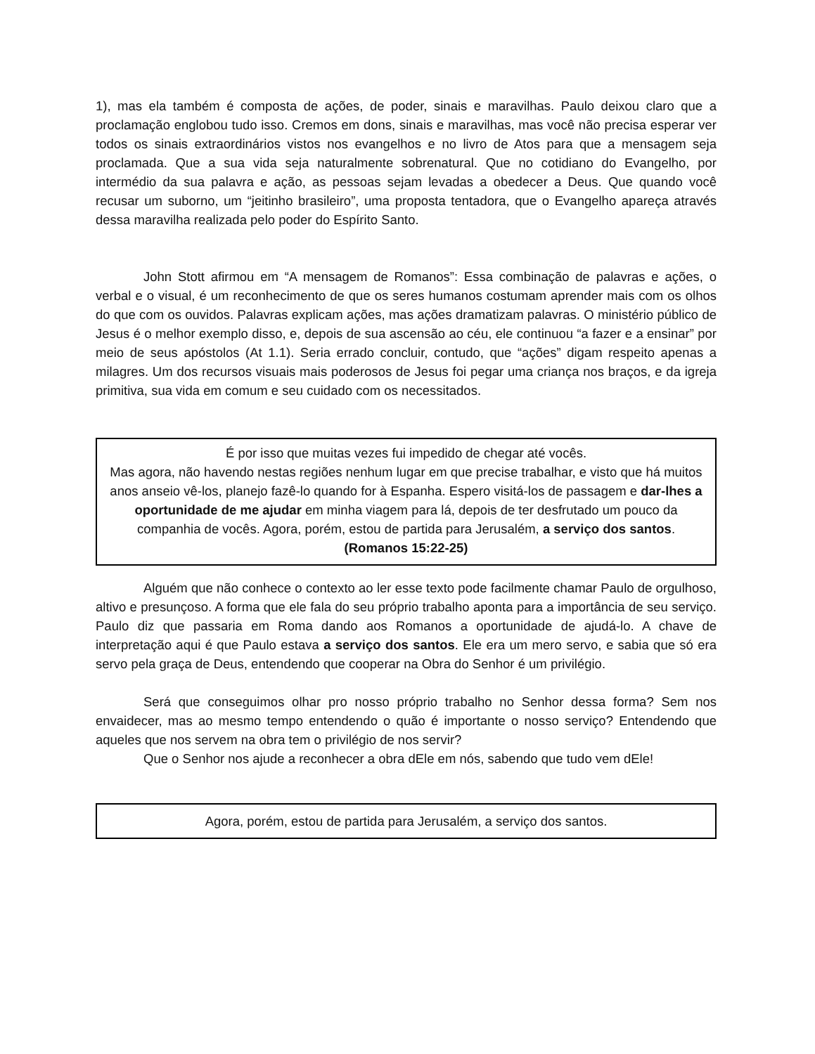1), mas ela também é composta de ações, de poder, sinais e maravilhas. Paulo deixou claro que a proclamação englobou tudo isso. Cremos em dons, sinais e maravilhas, mas você não precisa esperar ver todos os sinais extraordinários vistos nos evangelhos e no livro de Atos para que a mensagem seja proclamada. Que a sua vida seja naturalmente sobrenatural. Que no cotidiano do Evangelho, por intermédio da sua palavra e ação, as pessoas sejam levadas a obedecer a Deus. Que quando você recusar um suborno, um “jeitinho brasileiro”, uma proposta tentadora, que o Evangelho apareça através dessa maravilha realizada pelo poder do Espírito Santo.
John Stott afirmou em “A mensagem de Romanos”: Essa combinação de palavras e ações, o verbal e o visual, é um reconhecimento de que os seres humanos costumam aprender mais com os olhos do que com os ouvidos. Palavras explicam ações, mas ações dramatizam palavras. O ministério público de Jesus é o melhor exemplo disso, e, depois de sua ascensão ao céu, ele continuou “a fazer e a ensinar” por meio de seus apóstolos (At 1.1). Seria errado concluir, contudo, que “ações” digam respeito apenas a milagres. Um dos recursos visuais mais poderosos de Jesus foi pegar uma criança nos braços, e da igreja primitiva, sua vida em comum e seu cuidado com os necessitados.
É por isso que muitas vezes fui impedido de chegar até vocês.
Mas agora, não havendo nestas regiões nenhum lugar em que precise trabalhar, e visto que há muitos anos anseio vê-los, planejo fazê-lo quando for à Espanha. Espero visitá-los de passagem e dar-lhes a oportunidade de me ajudar em minha viagem para lá, depois de ter desfrutado um pouco da companhia de vocês. Agora, porém, estou de partida para Jerusalém, a serviço dos santos. (Romanos 15:22-25)
Alguém que não conhece o contexto ao ler esse texto pode facilmente chamar Paulo de orgulhoso, altivo e presunçoso. A forma que ele fala do seu próprio trabalho aponta para a importância de seu serviço. Paulo diz que passaria em Roma dando aos Romanos a oportunidade de ajudá-lo. A chave de interpretação aqui é que Paulo estava a serviço dos santos. Ele era um mero servo, e sabia que só era servo pela graça de Deus, entendendo que cooperar na Obra do Senhor é um privilégio.
Será que conseguimos olhar pro nosso próprio trabalho no Senhor dessa forma? Sem nos envaidecer, mas ao mesmo tempo entendendo o quão é importante o nosso serviço? Entendendo que aqueles que nos servem na obra tem o privilégio de nos servir?
Que o Senhor nos ajude a reconhecer a obra dEle em nós, sabendo que tudo vem dEle!
Agora, porém, estou de partida para Jerusalém, a serviço dos santos.